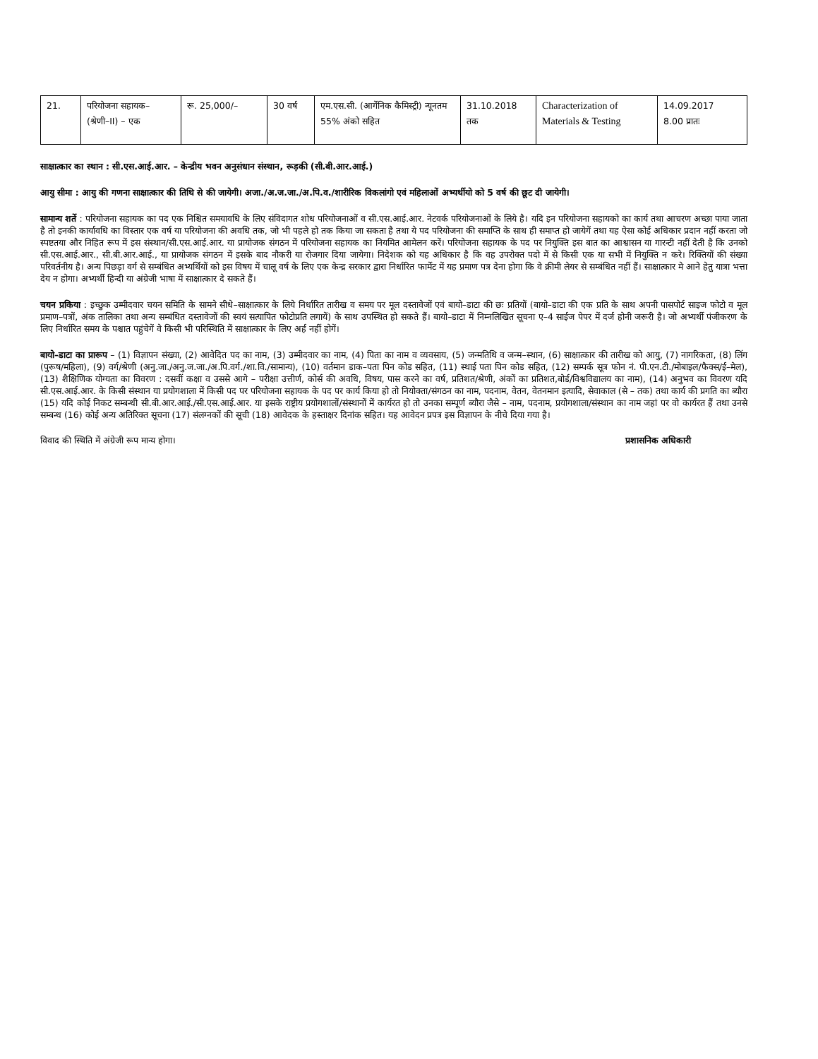| 21. | परियोजना सहायक– (श्रेणी–II) – एक | रू. 25,000/– | 30 वर्ष | एम.एस.सी. (आर्गेनिक कैमिस्ट्री) न्यूनतम 55% अंको सहित | 31.10.2018 तक | Characterization of Materials & Testing | 14.09.2017 8.00 प्रातः |
साक्षात्कार का स्थान : सी.एस.आई.आर. – केन्द्रीय भवन अनुसंधान संस्थान, रूड़की (सी.बी.आर.आई.)
आयु सीमा : आयु की गणना साक्षात्कार की तिथि से की जायेगी। अजा./अ.ज.जा./अ.पि.व./शारीरिक विकलांगो एवं महिलाओं अभ्यर्थीयो को 5 वर्ष की छूट दी जायेगी।
सामान्य शर्ते : परियोजना सहायक का पद एक निश्चित समयावधि के लिए संविदागत शोध परियोजनाओं व सी.एस.आई.आर. नेटवर्क परियोजनाओं के लिये है। यदि इन परियोजना सहायको का कार्य तथा आचरण अच्छा पाया जाता है तो इनकी कार्यावधि का विस्तार एक वर्ष या परियोजना की अवधि तक, जो भी पहले हो तक किया जा सकता है तथा ये पद परियोजना की समाप्ति के साथ ही समाप्त हो जायेगें तथा यह ऐसा कोई अधिकार प्रदान नहीं करता जो स्पष्टतया और निहित रूप में इस संस्थान/सी.एस.आई.आर. या प्रायोजक संगठन में परियोजना सहायक का नियमित आमेलन करें। परियोजना सहायक के पद पर नियुक्ति इस बात का आश्वासन या गारन्टी नहीं देती है कि उनको सी.एस.आई.आर., सी.बी.आर.आई., या प्रायोजक संगठन में इसके बाद नौकरी या रोजगार दिया जायेगा। निदेशक को यह अधिकार है कि वह उपरोक्त पदो में से किसी एक या सभी में नियुक्ति न करे। रिक्तियों की संख्या परिवर्तनीय है। अन्य पिछड़ा वर्ग से सम्बंधित अभ्यर्थियों को इस विषय में चालू वर्ष के लिए एक केन्द्र सरकार द्वारा निर्धारित फार्मेट में यह प्रमाण पत्र देना होगा कि वे क्रीमी लेयर से सम्बंधित नहीं हैं। साक्षात्कार मे आने हेतु यात्रा भत्ता देय न होगा। अभ्यर्थी हिन्दी या अंग्रेजी भाषा में साक्षात्कार दे सकते हैं।
चयन प्रकिया : इच्छुक उम्मीदवार चयन समिति के सामने सीधे–साक्षात्कार के लिये निर्धारित तारीख व समय पर मूल दस्तावेजों एवं बायो–डाटा की छः प्रतियों (बायो–डाटा की एक प्रति के साथ अपनी पासपोर्ट साइज फोटो व मूल प्रमाण–पत्रों, अंक तालिका तथा अन्य सम्बंधित दस्तावेजों की स्वयं सत्यापित फोटोप्रति लगायें) के साथ उपस्थित हो सकते हैं। बायो–डाटा में निम्नलिखित सूचना ए–4 साईज पेपर में दर्ज होनी जरूरी है। जो अभ्यर्थी पंजीकरण के लिए निर्धारित समय के पश्चात पहुंचेगें वे किसी भी परिस्थिति में साक्षात्कार के लिए अर्ह नहीं होगें।
बायो–डाटा का प्रारूप – (1) विज्ञापन संख्या, (2) आवेदित पद का नाम, (3) उम्मीदवार का नाम, (4) पिता का नाम व व्यवसाय, (5) जन्मतिथि व जन्म–स्थान, (6) साक्षात्कार की तारीख को आयु, (7) नागरिकता, (8) लिंग (पुरूष/महिला), (9) वर्ग/श्रेणी (अनु.जा./अनु.ज.जा./अ.पि.वर्ग./शा.वि./सामान्य), (10) वर्तमान डाक–पता पिन कोड सहित, (11) स्थाई पता पिन कोड सहित, (12) सम्पर्क सूत्र फोन नं. पी.एन.टी./मोबाइल/फैक्स/ई–मेल), (13) शैक्षिणिक योग्यता का विवरण : दसवीं कक्षा व उससे आगे – परीक्षा उत्तीर्ण, कोर्स की अवधि, विषय, पास करने का वर्ष, प्रतिशत/श्रेणी, अंकों का प्रतिशत,बोर्ड/विश्वविद्यालय का नाम), (14) अनुभव का विवरण यदि सी.एस.आई.आर. के किसी संस्थान या प्रयोगशाला में किसी पद पर परियोजना सहायक के पद पर कार्य किया हो तो नियोक्ता/संगठन का नाम, पदनाम, वेतन, वेतनमान इत्यादि, सेवाकाल (से – तक) तथा कार्य की प्रगति का ब्यौरा (15) यदि कोई निकट सम्बन्धी सी.बी.आर.आई./सी.एस.आई.आर. या इसके राष्ट्रीय प्रयोगशालों/संस्थानों में कार्यरत हो तो उनका सम्पूर्ण ब्यौरा जैसे – नाम, पदनाम, प्रयोगशाला/संस्थान का नाम जहां पर वो कार्यरत हैं तथा उनसे सम्बन्ध (16) कोई अन्य अतिरिक्त सूचना (17) संलग्नकों की सूची (18) आवेदक के हस्ताक्षर दिनांक सहित। यह आवेदन प्रपत्र इस विज्ञापन के नीचे दिया गया है।
विवाद की स्थिति में अंग्रेजी रूप मान्य होगा। प्रशासनिक अधिकारी